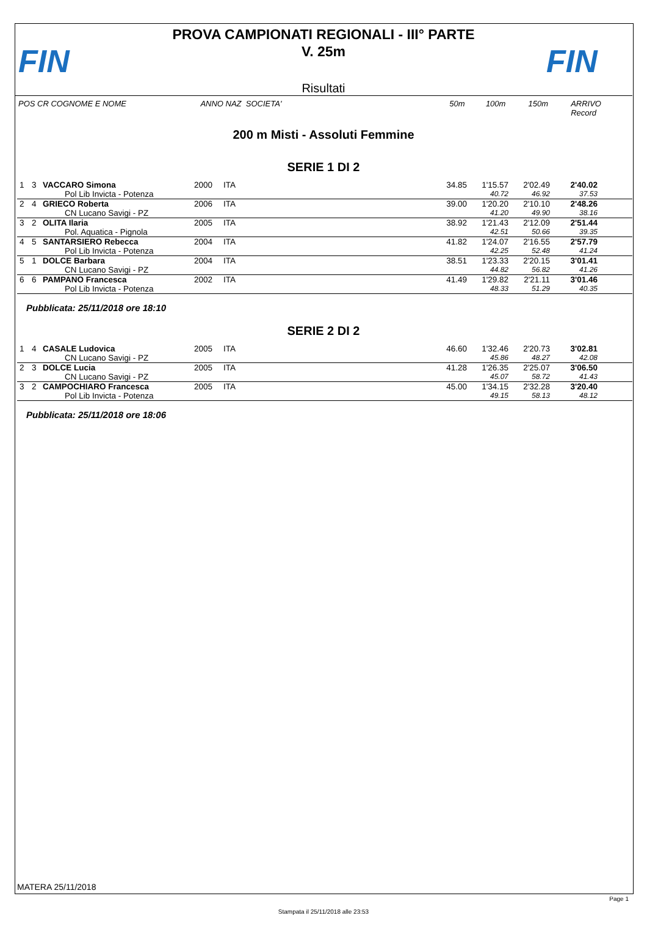FIN
PROVA CAMPIONATI REGIONALI - III° PARTE
V. 25m
Risultati
FIN
POS CR COGNOME E NOME ANNO NAZ SOCIETA' 50m 100m 150m ARRIVO Record
200 m Misti - Assoluti Femmine
SERIE 1 DI 2
| 1 | 3 | VACCARO Simona | 2000 | ITA | 34.85 | 1'15.57 | 2'02.49 | 2'40.02 | |
| | | Pol Lib Invicta - Potenza | | | | 40.72 | 46.92 | 37.53 | |
| 2 | 4 | GRIECO Roberta | 2006 | ITA | 39.00 | 1'20.20 | 2'10.10 | 2'48.26 | |
| | | CN Lucano Savigi - PZ | | | | 41.20 | 49.90 | 38.16 | |
| 3 | 2 | OLITA Ilaria | 2005 | ITA | 38.92 | 1'21.43 | 2'12.09 | 2'51.44 | |
| | | Pol. Aquatica - Pignola | | | | 42.51 | 50.66 | 39.35 | |
| 4 | 5 | SANTARSIERO Rebecca | 2004 | ITA | 41.82 | 1'24.07 | 2'16.55 | 2'57.79 | |
| | | Pol Lib Invicta - Potenza | | | | 42.25 | 52.48 | 41.24 | |
| 5 | 1 | DOLCE Barbara | 2004 | ITA | 38.51 | 1'23.33 | 2'20.15 | 3'01.41 | |
| | | CN Lucano Savigi - PZ | | | | 44.82 | 56.82 | 41.26 | |
| 6 | 6 | PAMPANO Francesca | 2002 | ITA | 41.49 | 1'29.82 | 2'21.11 | 3'01.46 | |
| | | Pol Lib Invicta - Potenza | | | | 48.33 | 51.29 | 40.35 | |
Pubblicata: 25/11/2018 ore 18:10
SERIE 2 DI 2
| 1 | 4 | CASALE Ludovica | 2005 | ITA | 46.60 | 1'32.46 | 2'20.73 | 3'02.81 | |
| | | CN Lucano Savigi - PZ | | | | 45.86 | 48.27 | 42.08 | |
| 2 | 3 | DOLCE Lucia | 2005 | ITA | 41.28 | 1'26.35 | 2'25.07 | 3'06.50 | |
| | | CN Lucano Savigi - PZ | | | | 45.07 | 58.72 | 41.43 | |
| 3 | 2 | CAMPOCHIARO Francesca | 2005 | ITA | 45.00 | 1'34.15 | 2'32.28 | 3'20.40 | |
| | | Pol Lib Invicta - Potenza | | | | 49.15 | 58.13 | 48.12 | |
Pubblicata: 25/11/2018 ore 18:06
MATERA 25/11/2018
Page 1
Stampata il 25/11/2018 alle 23:53